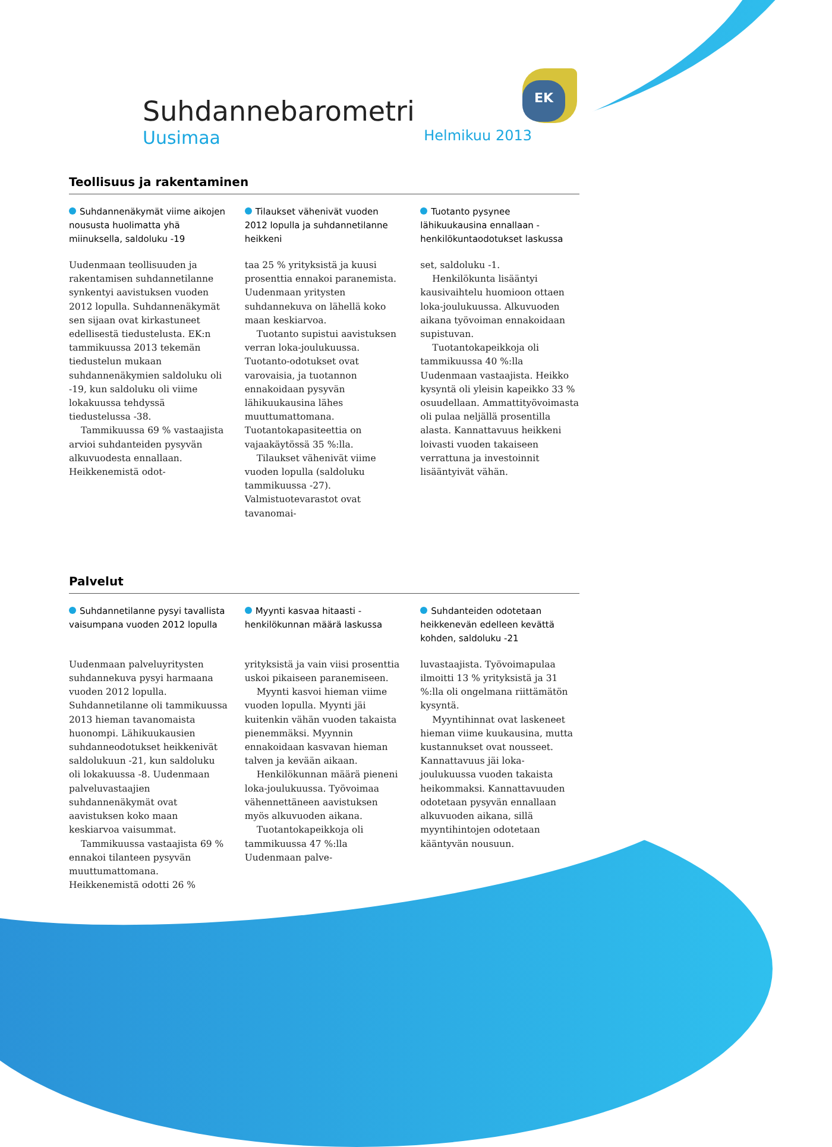EK
Suhdannebarometri
Uusimaa Helmikuu 2013
Teollisuus ja rakentaminen
Suhdannenäkymät viime aikojen noususta huolimatta yhä miinuksella, saldoluku -19
Uudenmaan teollisuuden ja rakentamisen suhdannetilanne synkentyi aavistuksen vuoden 2012 lopulla. Suhdannenäkymät sen sijaan ovat kirkastuneet edellisestä tiedustelusta. EK:n tammikuussa 2013 tekemän tiedustelun mukaan suhdannenäkymien saldoluku oli -19, kun saldoluku oli viime lokakuussa tehdyssä tiedustelussa -38.
Tammikuussa 69 % vastaajista arvioi suhdanteiden pysyvän alkuvuodesta ennallaan. Heikkenemistä odot-
Tilaukset vähenivät vuoden 2012 lopulla ja suhdannetilanne heikkeni
taa 25 % yrityksistä ja kuusi prosenttia ennakoi paranemista. Uudenmaan yritysten suhdannekuva on lähellä koko maan keskiarvoa.
Tuotanto supistui aavistuksen verran loka-joulukuussa. Tuotanto-odotukset ovat varovaisia, ja tuotannon ennakoidaan pysyvän lähikuukausina lähes muuttumattomana. Tuotantokapasiteettia on vajaakäytössä 35 %:lla.
Tilaukset vähenivät viime vuoden lopulla (saldoluku tammikuussa -27). Valmistuotevarastot ovat tavanomai-
Tuotanto pysynee lähikuukausina ennallaan - henkilökuntaodotukset laskussa
set, saldoluku -1.
Henkilökunta lisääntyi kausivaihtelu huomioon ottaen loka-joulukuussa. Alkuvuoden aikana työvoiman ennakoidaan supistuvan.
Tuotantokapeikkoja oli tammikuussa 40 %:lla Uudenmaan vastaajista. Heikko kysyntä oli yleisin kapeikko 33 % osuudellaan. Ammattityövoimasta oli pulaa neljällä prosentilla alasta. Kannattavuus heikkeni loivasti vuoden takaiseen verrattuna ja investoinnit lisääntyivät vähän.
Palvelut
Suhdannetilanne pysyi tavallista vaisumpana vuoden 2012 lopulla
Uudenmaan palveluyritysten suhdannekuva pysyi harmaana vuoden 2012 lopulla. Suhdannetilanne oli tammikuussa 2013 hieman tavanomaista huonompi. Lähikuukausien suhdanneodotukset heikkenivät saldolukuun -21, kun saldoluku oli lokakuussa -8. Uudenmaan palveluvastaajien suhdannenäkymät ovat aavistuksen koko maan keskiarvoa vaisummat.
Tammikuussa vastaajista 69 % ennakoi tilanteen pysyvän muuttumattomana. Heikkenemistä odotti 26 %
Myynti kasvaa hitaasti - henkilökunnan määrä laskussa
yrityksistä ja vain viisi prosenttia uskoi pikaiseen paranemiseen.
Myynti kasvoi hieman viime vuoden lopulla. Myynti jäi kuitenkin vähän vuoden takaista pienemmäksi. Myynnin ennakoidaan kasvavan hieman talven ja kevään aikaan.
Henkilökunnan määrä pieneni loka-joulukuussa. Työvoimaa vähennettäneen aavistuksen myös alkuvuoden aikana.
Tuotantokapeikkoja oli tammikuussa 47 %:lla Uudenmaan palve-
Suhdanteiden odotetaan heikkenevän edelleen kevättä kohden, saldoluku -21
luvastaajista. Työvoimapulaa ilmoitti 13 % yrityksistä ja 31 %:lla oli ongelmana riittämätön kysyntä.
Myyntihinnat ovat laskeneet hieman viime kuukausina, mutta kustannukset ovat nousseet. Kannattavuus jäi loka-joulukuussa vuoden takaista heikommaksi. Kannattavuuden odotetaan pysyvän ennallaan alkuvuoden aikana, sillä myyntihintojen odotetaan kääntyvän nousuun.